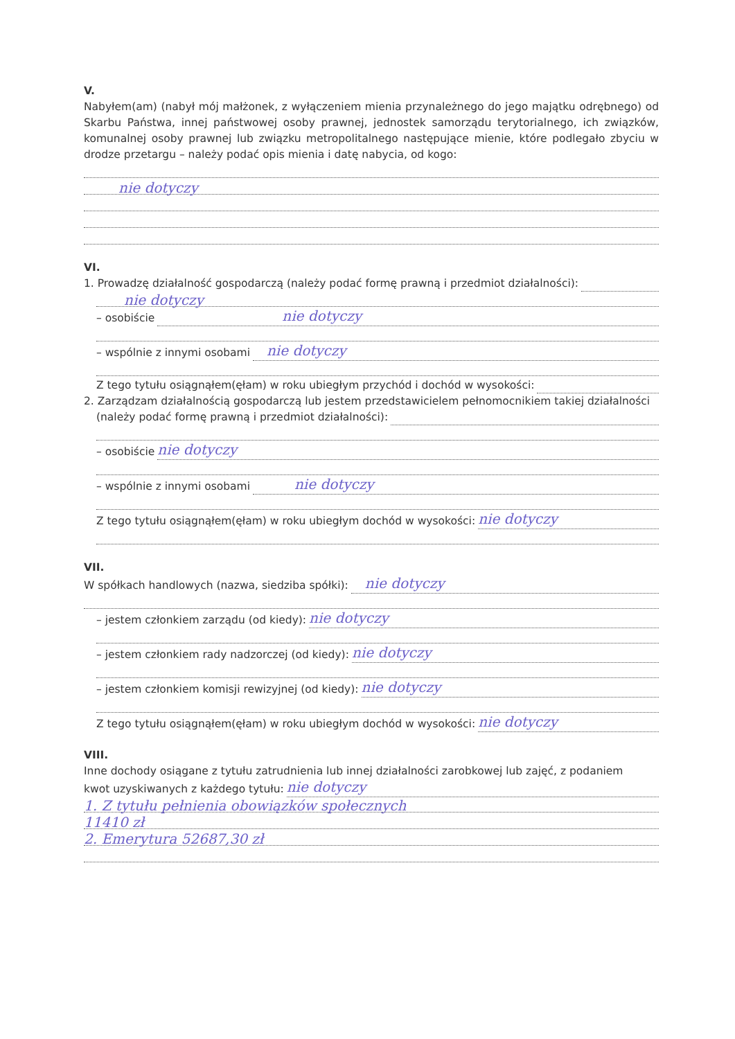V.
Nabyłem(am) (nabył mój małżonek, z wyłączeniem mienia przynależnego do jego majątku odrębnego) od Skarbu Państwa, innej państwowej osoby prawnej, jednostek samorządu terytorialnego, ich związków, komunalnej osoby prawnej lub związku metropolitalnego następujące mienie, które podlegało zbyciu w drodze przetargu – należy podać opis mienia i datę nabycia, od kogo:
nie dotyczy
VI.
1. Prowadzę działalność gospodarczą (należy podać formę prawną i przedmiot działalności):
nie dotyczy
– osobiście nie dotyczy
– wspólnie z innymi osobami nie dotyczy
Z tego tytułu osiągnąłem(ęłam) w roku ubiegłym przychód i dochód w wysokości:
2. Zarządzam działalnością gospodarczą lub jestem przedstawicielem pełnomocnikiem takiej działalności
(należy podać formę prawną i przedmiot działalności):
– osobiście nie dotyczy
– wspólnie z innymi osobami nie dotyczy
Z tego tytułu osiągnąłem(ęłam) w roku ubiegłym dochód w wysokości: nie dotyczy
VII.
W spółkach handlowych (nazwa, siedziba spółki): nie dotyczy
– jestem członkiem zarządu (od kiedy): nie dotyczy
– jestem członkiem rady nadzorczej (od kiedy): nie dotyczy
– jestem członkiem komisji rewizyjnej (od kiedy): nie dotyczy
Z tego tytułu osiągnąłem(ęłam) w roku ubiegłym dochód w wysokości: nie dotyczy
VIII.
Inne dochody osiągane z tytułu zatrudnienia lub innej działalności zarobkowej lub zajęć, z podaniem
kwot uzyskiwanych z każdego tytułu: nie dotyczy
1. Z tytułu pełnienia obowiązków społecznych
11410 zł
2. Emerytura 52687,30 zł